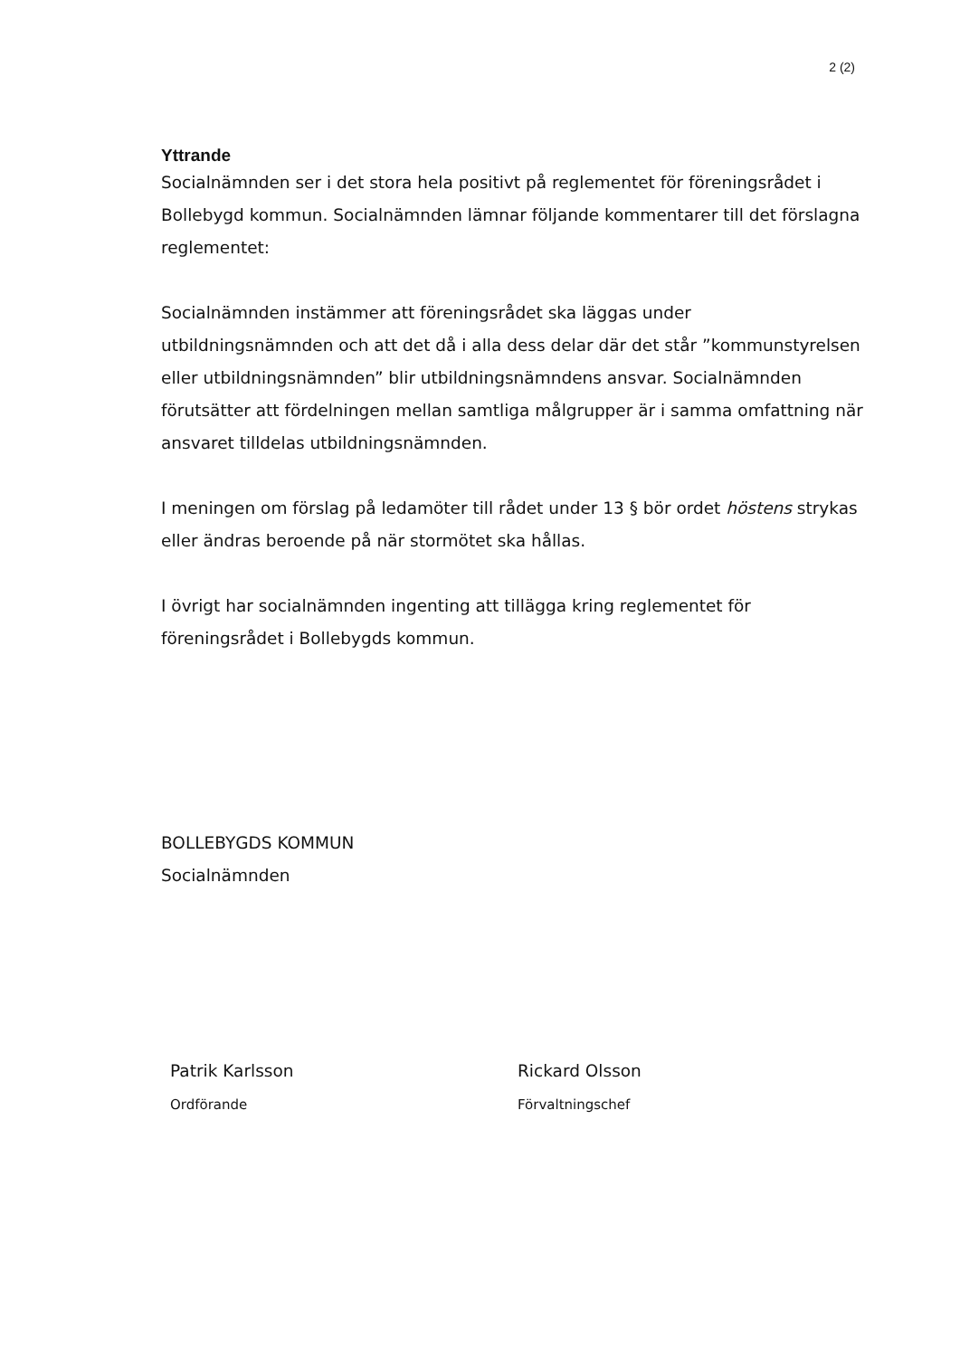2 (2)
Yttrande
Socialnämnden ser i det stora hela positivt på reglementet för föreningsrådet i Bollebygd kommun. Socialnämnden lämnar följande kommentarer till det förslagna reglementet:
Socialnämnden instämmer att föreningsrådet ska läggas under utbildningsnämnden och att det då i alla dess delar där det står ”kommunstyrelsen eller utbildningsnämnden” blir utbildningsnämndens ansvar. Socialnämnden förutsätter att fördelningen mellan samtliga målgrupper är i samma omfattning när ansvaret tilldelas utbildningsnämnden.
I meningen om förslag på ledamöter till rådet under 13 § bör ordet höstens strykas eller ändras beroende på när stormötet ska hållas.
I övrigt har socialnämnden ingenting att tillägga kring reglementet för föreningsrådet i Bollebygds kommun.
BOLLEBYGDS KOMMUN
Socialnämnden
Patrik Karlsson
Ordförande
Rickard Olsson
Förvaltningschef